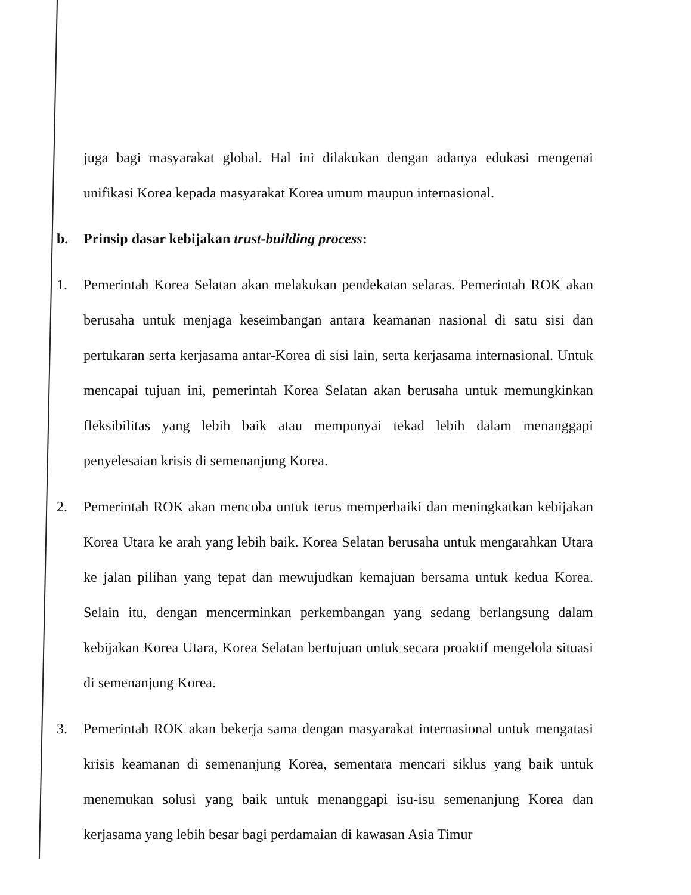juga bagi masyarakat global. Hal ini dilakukan dengan adanya edukasi mengenai unifikasi Korea kepada masyarakat Korea umum maupun internasional.
b. Prinsip dasar kebijakan trust-building process:
1. Pemerintah Korea Selatan akan melakukan pendekatan selaras. Pemerintah ROK akan berusaha untuk menjaga keseimbangan antara keamanan nasional di satu sisi dan pertukaran serta kerjasama antar-Korea di sisi lain, serta kerjasama internasional. Untuk mencapai tujuan ini, pemerintah Korea Selatan akan berusaha untuk memungkinkan fleksibilitas yang lebih baik atau mempunyai tekad lebih dalam menanggapi penyelesaian krisis di semenanjung Korea.
2. Pemerintah ROK akan mencoba untuk terus memperbaiki dan meningkatkan kebijakan Korea Utara ke arah yang lebih baik. Korea Selatan berusaha untuk mengarahkan Utara ke jalan pilihan yang tepat dan mewujudkan kemajuan bersama untuk kedua Korea. Selain itu, dengan mencerminkan perkembangan yang sedang berlangsung dalam kebijakan Korea Utara, Korea Selatan bertujuan untuk secara proaktif mengelola situasi di semenanjung Korea.
3. Pemerintah ROK akan bekerja sama dengan masyarakat internasional untuk mengatasi krisis keamanan di semenanjung Korea, sementara mencari siklus yang baik untuk menemukan solusi yang baik untuk menanggapi isu-isu semenanjung Korea dan kerjasama yang lebih besar bagi perdamaian di kawasan Asia Timur